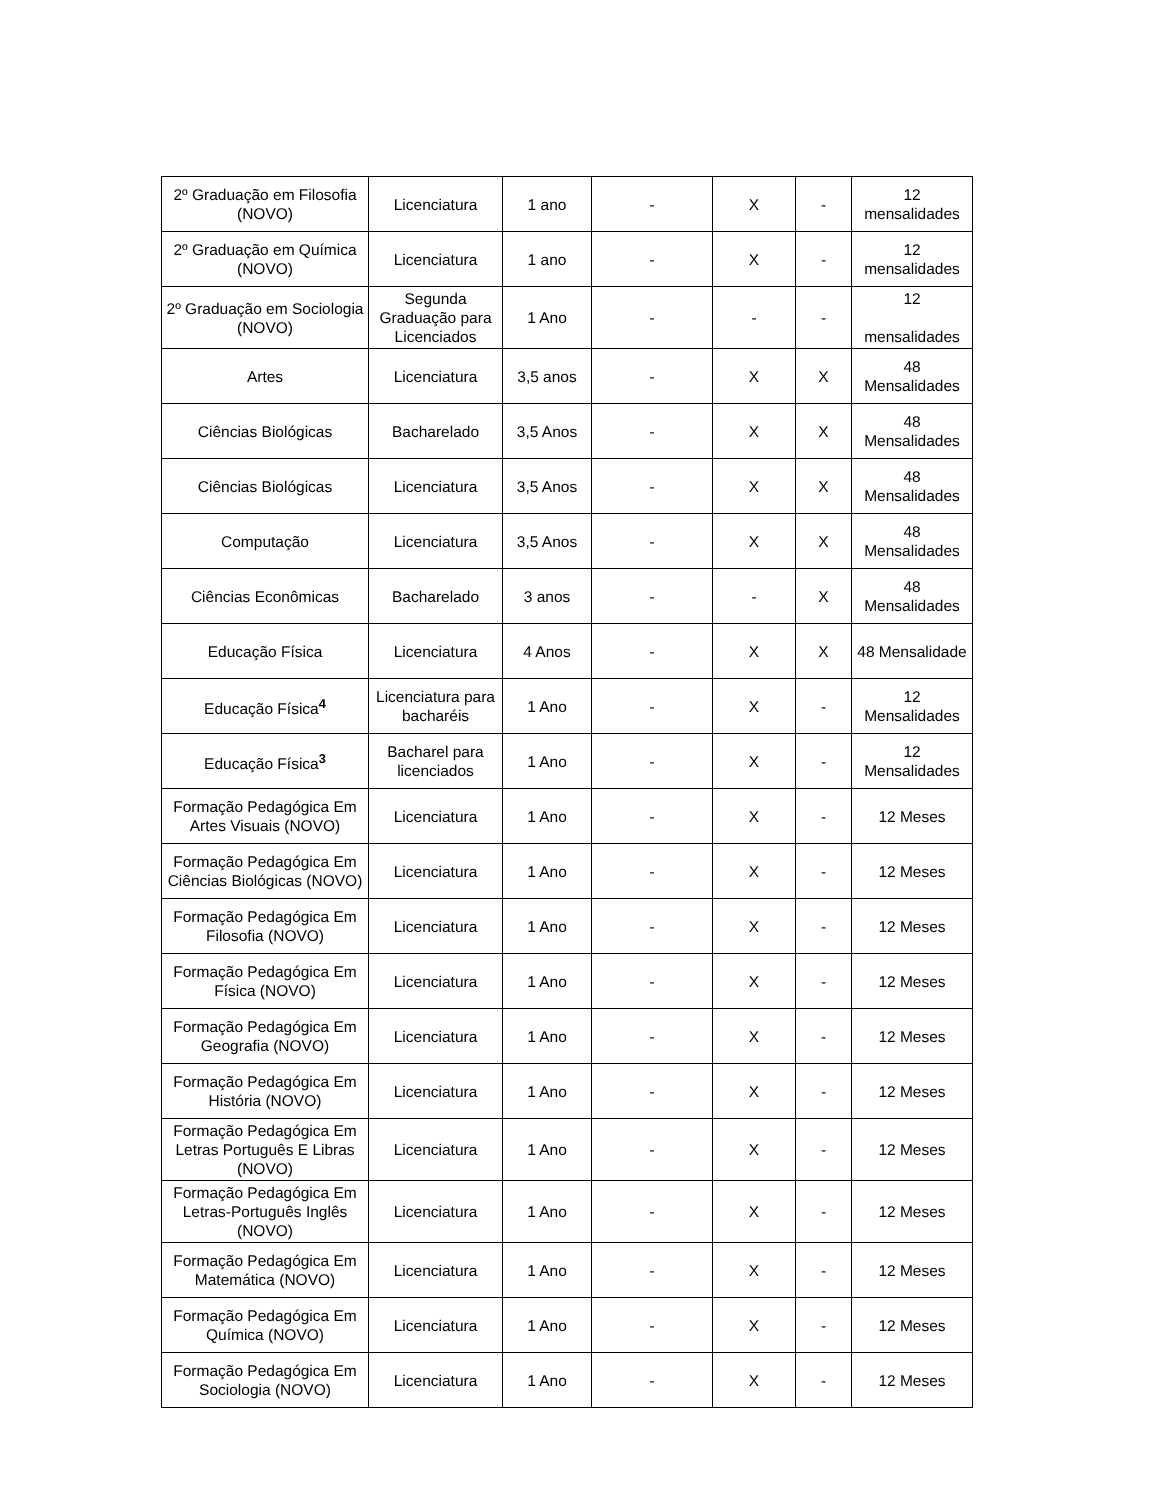| 2º Graduação em Filosofia (NOVO) | Licenciatura | 1 ano | - | X | - | 12 mensalidades |
| 2º Graduação em Química (NOVO) | Licenciatura | 1 ano | - | X | - | 12 mensalidades |
| 2º Graduação em Sociologia (NOVO) | Segunda Graduação para Licenciados | 1 Ano | - | - | - | 12 mensalidades |
| Artes | Licenciatura | 3,5 anos | - | X | X | 48 Mensalidades |
| Ciências Biológicas | Bacharelado | 3,5 Anos | - | X | X | 48 Mensalidades |
| Ciências Biológicas | Licenciatura | 3,5 Anos | - | X | X | 48 Mensalidades |
| Computação | Licenciatura | 3,5 Anos | - | X | X | 48 Mensalidades |
| Ciências Econômicas | Bacharelado | 3 anos | - | - | X | 48 Mensalidades |
| Educação Física | Licenciatura | 4 Anos | - | X | X | 48 Mensalidade |
| Educação Física<sup>4</sup> | Licenciatura para bacharéis | 1 Ano | - | X | - | 12 Mensalidades |
| Educação Física<sup>3</sup> | Bacharel para licenciados | 1 Ano | - | X | - | 12 Mensalidades |
| Formação Pedagógica Em Artes Visuais (NOVO) | Licenciatura | 1 Ano | - | X | - | 12 Meses |
| Formação Pedagógica Em Ciências Biológicas (NOVO) | Licenciatura | 1 Ano | - | X | - | 12 Meses |
| Formação Pedagógica Em Filosofia (NOVO) | Licenciatura | 1 Ano | - | X | - | 12 Meses |
| Formação Pedagógica Em Física (NOVO) | Licenciatura | 1 Ano | - | X | - | 12 Meses |
| Formação Pedagógica Em Geografia (NOVO) | Licenciatura | 1 Ano | - | X | - | 12 Meses |
| Formação Pedagógica Em História (NOVO) | Licenciatura | 1 Ano | - | X | - | 12 Meses |
| Formação Pedagógica Em Letras Português E Libras (NOVO) | Licenciatura | 1 Ano | - | X | - | 12 Meses |
| Formação Pedagógica Em Letras-Português Inglês (NOVO) | Licenciatura | 1 Ano | - | X | - | 12 Meses |
| Formação Pedagógica Em Matemática (NOVO) | Licenciatura | 1 Ano | - | X | - | 12 Meses |
| Formação Pedagógica Em Química (NOVO) | Licenciatura | 1 Ano | - | X | - | 12 Meses |
| Formação Pedagógica Em Sociologia (NOVO) | Licenciatura | 1 Ano | - | X | - | 12 Meses |